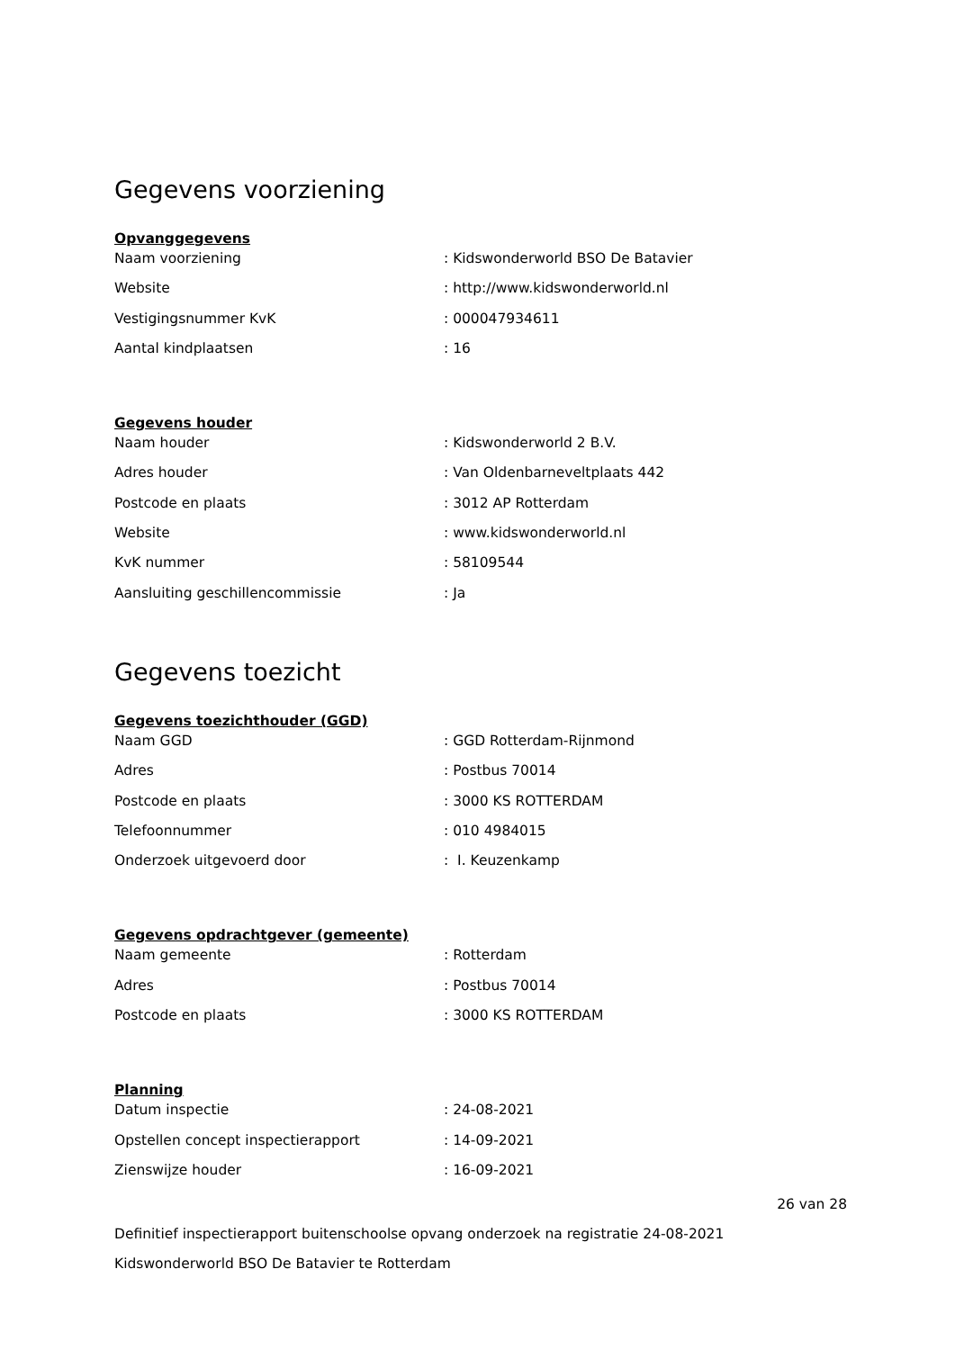Gegevens voorziening
Opvanggegevens
Naam voorziening : Kidswonderworld BSO De Batavier
Website : http://www.kidswonderworld.nl
Vestigingsnummer KvK : 000047934611
Aantal kindplaatsen : 16
Gegevens houder
Naam houder : Kidswonderworld 2 B.V.
Adres houder : Van Oldenbarneveltplaats 442
Postcode en plaats : 3012 AP Rotterdam
Website : www.kidswonderworld.nl
KvK nummer : 58109544
Aansluiting geschillencommissie : Ja
Gegevens toezicht
Gegevens toezichthouder (GGD)
Naam GGD : GGD Rotterdam-Rijnmond
Adres : Postbus 70014
Postcode en plaats : 3000 KS ROTTERDAM
Telefoonnummer : 010 4984015
Onderzoek uitgevoerd door : I. Keuzenkamp
Gegevens opdrachtgever (gemeente)
Naam gemeente : Rotterdam
Adres : Postbus 70014
Postcode en plaats : 3000 KS ROTTERDAM
Planning
Datum inspectie : 24-08-2021
Opstellen concept inspectierapport : 14-09-2021
Zienswijze houder : 16-09-2021
26 van 28
Definitief inspectierapport buitenschoolse opvang onderzoek na registratie 24-08-2021
Kidswonderworld BSO De Batavier te Rotterdam